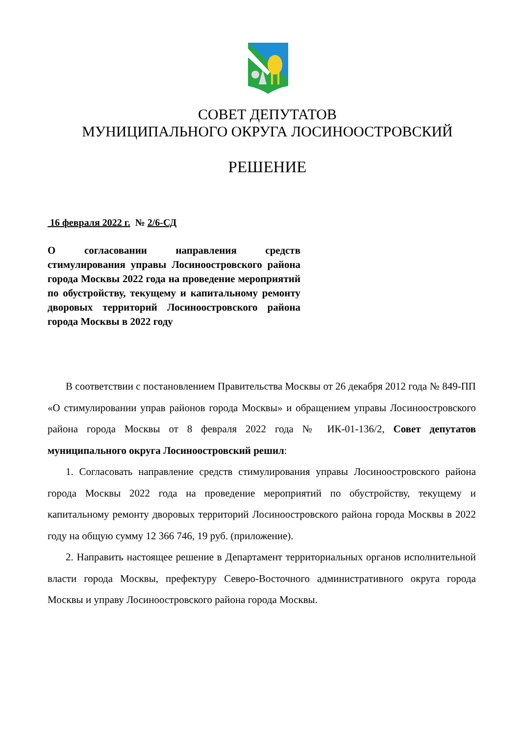СОВЕТ ДЕПУТАТОВ
МУНИЦИПАЛЬНОГО ОКРУГА ЛОСИНООСТРОВСКИЙ
РЕШЕНИЕ
16 февраля 2022 г. № 2/6-СД
О согласовании направления средств стимулирования управы Лосиноостровского района города Москвы 2022 года на проведение мероприятий по обустройству, текущему и капитальному ремонту дворовых территорий Лосиноостровского района города Москвы в 2022 году
В соответствии с постановлением Правительства Москвы от 26 декабря 2012 года № 849-ПП «О стимулировании управ районов города Москвы» и обращением управы Лосиноостровского района города Москвы от 8 февраля 2022 года № ИК-01-136/2, Совет депутатов муниципального округа Лосиноостровский решил:
1. Согласовать направление средств стимулирования управы Лосиноостровского района города Москвы 2022 года на проведение мероприятий по обустройству, текущему и капитальному ремонту дворовых территорий Лосиноостровского района города Москвы в 2022 году на общую сумму 12 366 746, 19 руб. (приложение).
2. Направить настоящее решение в Департамент территориальных органов исполнительной власти города Москвы, префектуру Северо-Восточного административного округа города Москвы и управу Лосиноостровского района города Москвы.